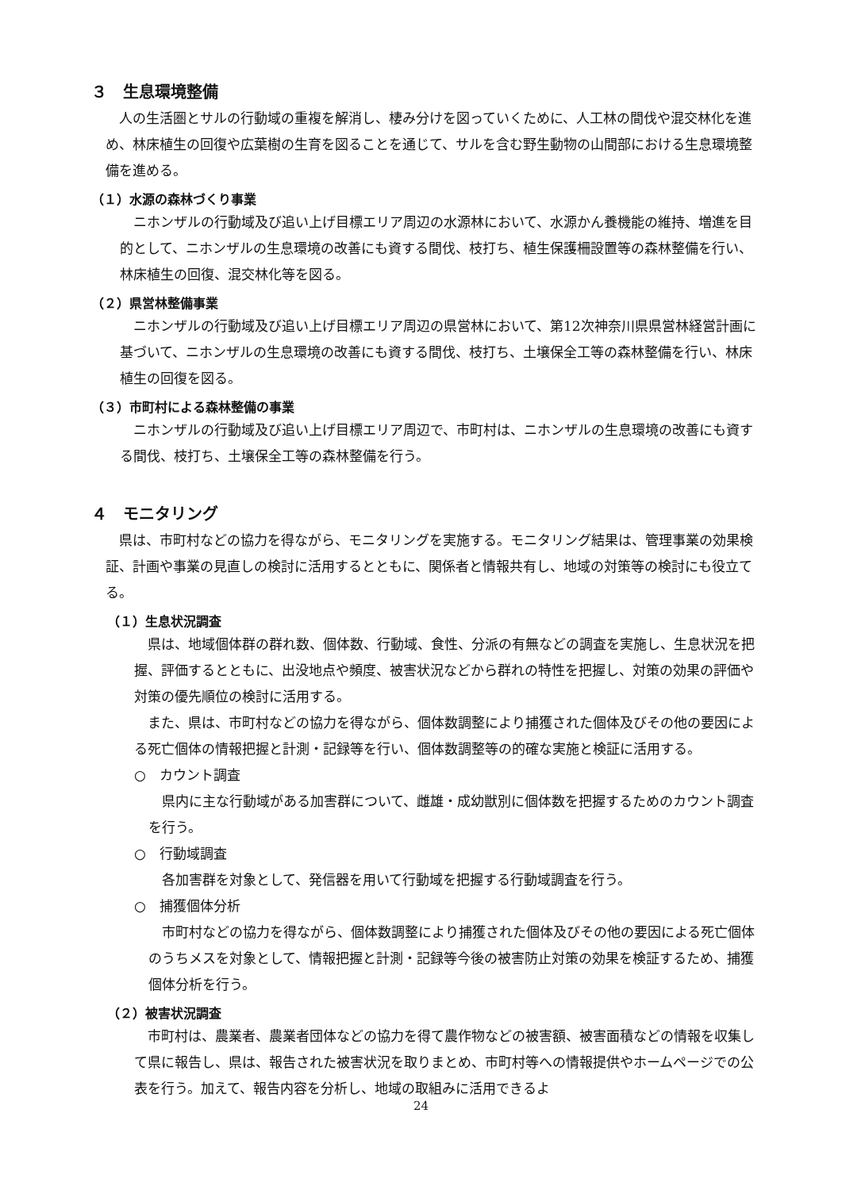３　生息環境整備
人の生活圏とサルの行動域の重複を解消し、棲み分けを図っていくために、人工林の間伐や混交林化を進め、林床植生の回復や広葉樹の生育を図ることを通じて、サルを含む野生動物の山間部における生息環境整備を進める。
（１）水源の森林づくり事業
ニホンザルの行動域及び追い上げ目標エリア周辺の水源林において、水源かん養機能の維持、増進を目的として、ニホンザルの生息環境の改善にも資する間伐、枝打ち、植生保護柵設置等の森林整備を行い、林床植生の回復、混交林化等を図る。
（２）県営林整備事業
ニホンザルの行動域及び追い上げ目標エリア周辺の県営林において、第12次神奈川県県営林経営計画に基づいて、ニホンザルの生息環境の改善にも資する間伐、枝打ち、土壌保全工等の森林整備を行い、林床植生の回復を図る。
（３）市町村による森林整備の事業
ニホンザルの行動域及び追い上げ目標エリア周辺で、市町村は、ニホンザルの生息環境の改善にも資する間伐、枝打ち、土壌保全工等の森林整備を行う。
４　モニタリング
県は、市町村などの協力を得ながら、モニタリングを実施する。モニタリング結果は、管理事業の効果検証、計画や事業の見直しの検討に活用するとともに、関係者と情報共有し、地域の対策等の検討にも役立てる。
（１）生息状況調査
県は、地域個体群の群れ数、個体数、行動域、食性、分派の有無などの調査を実施し、生息状況を把握、評価するとともに、出没地点や頻度、被害状況などから群れの特性を把握し、対策の効果の評価や対策の優先順位の検討に活用する。
また、県は、市町村などの協力を得ながら、個体数調整により捕獲された個体及びその他の要因による死亡個体の情報把握と計測・記録等を行い、個体数調整等の的確な実施と検証に活用する。
○　カウント調査
県内に主な行動域がある加害群について、雌雄・成幼獣別に個体数を把握するためのカウント調査を行う。
○　行動域調査
各加害群を対象として、発信器を用いて行動域を把握する行動域調査を行う。
○　捕獲個体分析
市町村などの協力を得ながら、個体数調整により捕獲された個体及びその他の要因による死亡個体のうちメスを対象として、情報把握と計測・記録等今後の被害防止対策の効果を検証するため、捕獲個体分析を行う。
（２）被害状況調査
市町村は、農業者、農業者団体などの協力を得て農作物などの被害額、被害面積などの情報を収集して県に報告し、県は、報告された被害状況を取りまとめ、市町村等への情報提供やホームページでの公表を行う。加えて、報告内容を分析し、地域の取組みに活用できるよ
24